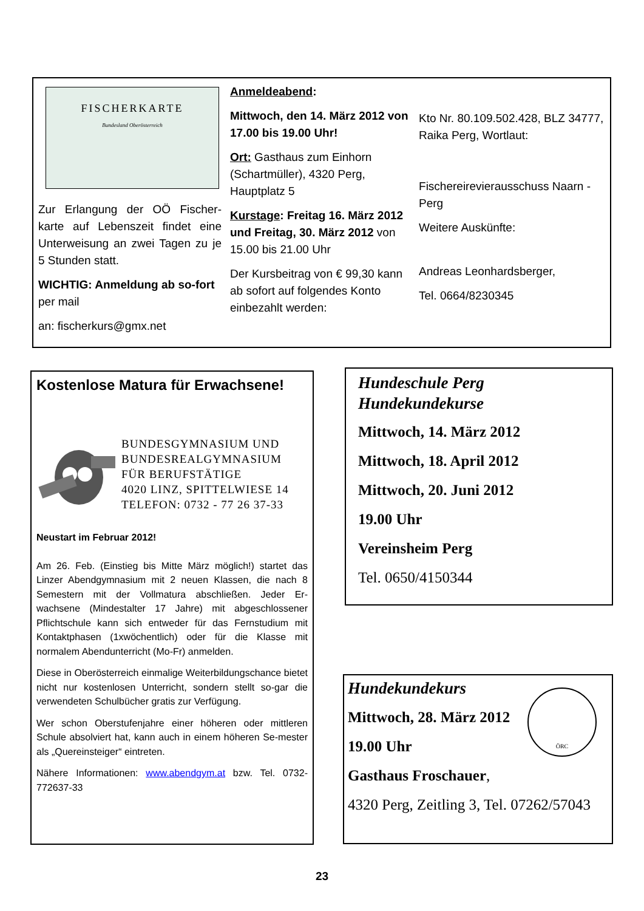FISCHERKARTE
Bundesland Oberösterreich
Zur Erlangung der OÖ Fischer-karte auf Lebenszeit findet eine Unterweisung an zwei Tagen zu je 5 Stunden statt.
WICHTIG: Anmeldung ab so-fort per mail
an: fischerkurs@gmx.net
Anmeldeabend:
Mittwoch, den 14. März 2012 von 17.00 bis 19.00 Uhr!
Ort: Gasthaus zum Einhorn (Schartmüller), 4320 Perg, Hauptplatz 5
Kurstage: Freitag 16. März 2012 und Freitag, 30. März 2012 von 15.00 bis 21.00 Uhr
Der Kursbeitrag von € 99,30 kann ab sofort auf folgendes Konto einbezahlt werden:
Kto Nr. 80.109.502.428, BLZ 34777, Raika Perg, Wortlaut:
Fischereirevierausschuss Naarn - Perg
Weitere Auskünfte:
Andreas Leonhardsberger,
Tel. 0664/8230345
Kostenlose Matura für Erwachsene!
BUNDESGYMNASIUM UND BUNDESREALGYMNASIUM FÜR BERUFSTÄTIGE
4020 LINZ, SPITTELWIESE 14
TELEFON: 0732 - 77 26 37-33
Neustart im Februar 2012!
Am 26. Feb. (Einstieg bis Mitte März möglich!) startet das Linzer Abendgymnasium mit 2 neuen Klassen, die nach 8 Semestern mit der Vollmatura abschließen. Jeder Er-wachsene (Mindestalter 17 Jahre) mit abgeschlossener Pflichtschule kann sich entweder für das Fernstudium mit Kontaktphasen (1xwöchentlich) oder für die Klasse mit normalem Abendunterricht (Mo-Fr) anmelden.
Diese in Oberösterreich einmalige Weiterbildungschance bietet nicht nur kostenlosen Unterricht, sondern stellt so-gar die verwendeten Schulbücher gratis zur Verfügung.
Wer schon Oberstufenjahre einer höheren oder mittleren Schule absolviert hat, kann auch in einem höheren Se-mester als „Quereinsteiger“ eintreten.
Nähere Informationen: www.abendgym.at bzw. Tel. 0732-772637-33
Hundeschule Perg
Hundekundekurse
Mittwoch, 14. März 2012
Mittwoch, 18. April 2012
Mittwoch, 20. Juni 2012
19.00 Uhr
Vereinsheim Perg
Tel. 0650/4150344
ÖRC
Hundekundekurs
Mittwoch, 28. März 2012
19.00 Uhr
Gasthaus Froschauer,
4320 Perg, Zeitling 3, Tel. 07262/57043
23